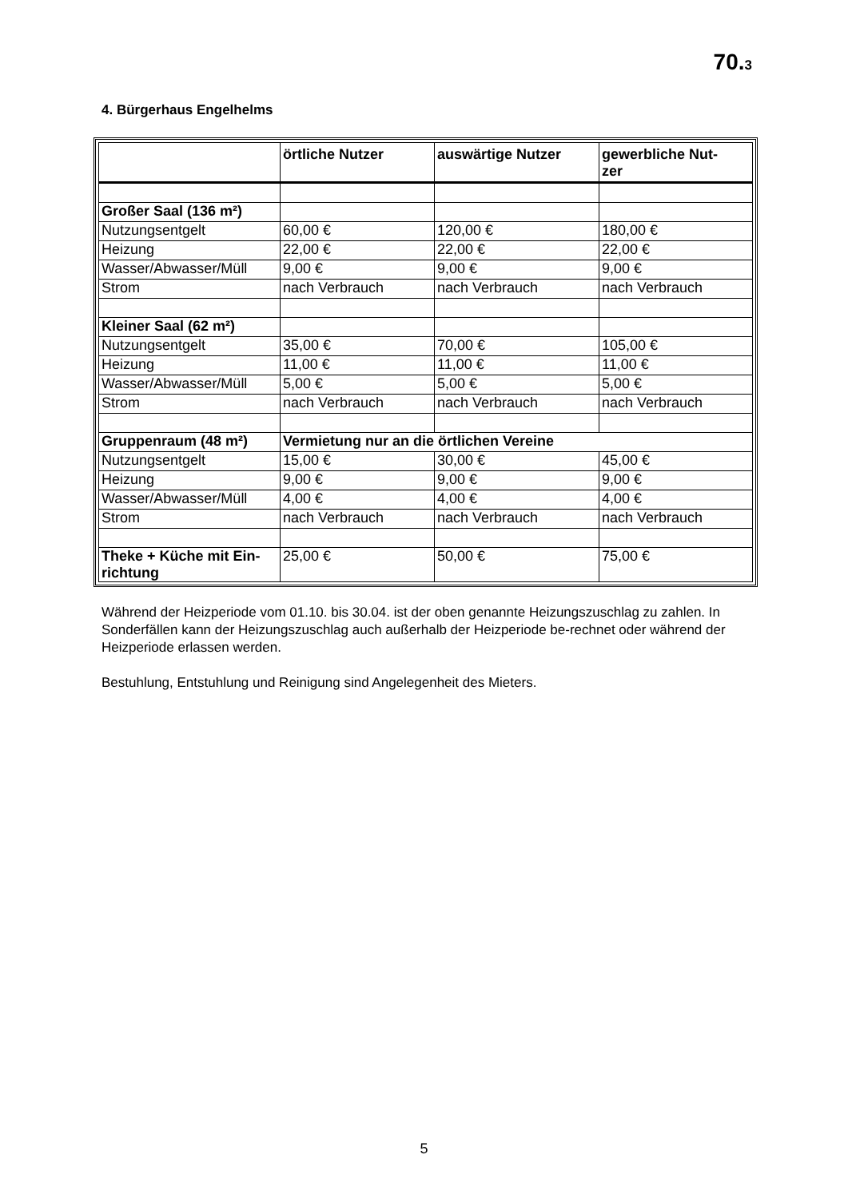70.3
4. Bürgerhaus Engelhelms
| | örtliche Nutzer | auswärtige Nutzer | gewerbliche Nut- zer |
| --- | --- | --- | --- |
| Großer Saal (136 m²) | | | |
| Nutzungsentgelt | 60,00 € | 120,00 € | 180,00 € |
| Heizung | 22,00 € | 22,00 € | 22,00 € |
| Wasser/Abwasser/Müll | 9,00 € | 9,00 € | 9,00 € |
| Strom | nach Verbrauch | nach Verbrauch | nach Verbrauch |
| Kleiner Saal (62 m²) | | | |
| Nutzungsentgelt | 35,00 € | 70,00 € | 105,00 € |
| Heizung | 11,00 € | 11,00 € | 11,00 € |
| Wasser/Abwasser/Müll | 5,00 € | 5,00 € | 5,00 € |
| Strom | nach Verbrauch | nach Verbrauch | nach Verbrauch |
| Gruppenraum (48 m²) | Vermietung nur an die örtlichen Vereine | | |
| Nutzungsentgelt | 15,00 € | 30,00 € | 45,00 € |
| Heizung | 9,00 € | 9,00 € | 9,00 € |
| Wasser/Abwasser/Müll | 4,00 € | 4,00 € | 4,00 € |
| Strom | nach Verbrauch | nach Verbrauch | nach Verbrauch |
| Theke + Küche mit Ein- richtung | 25,00 € | 50,00 € | 75,00 € |
Während der Heizperiode vom 01.10. bis 30.04. ist der oben genannte Heizungszuschlag zu zahlen. In Sonderfällen kann der Heizungszuschlag auch außerhalb der Heizperiode be-rechnet oder während der Heizperiode erlassen werden.
Bestuhlung, Entstuhlung und Reinigung sind Angelegenheit des Mieters.
5